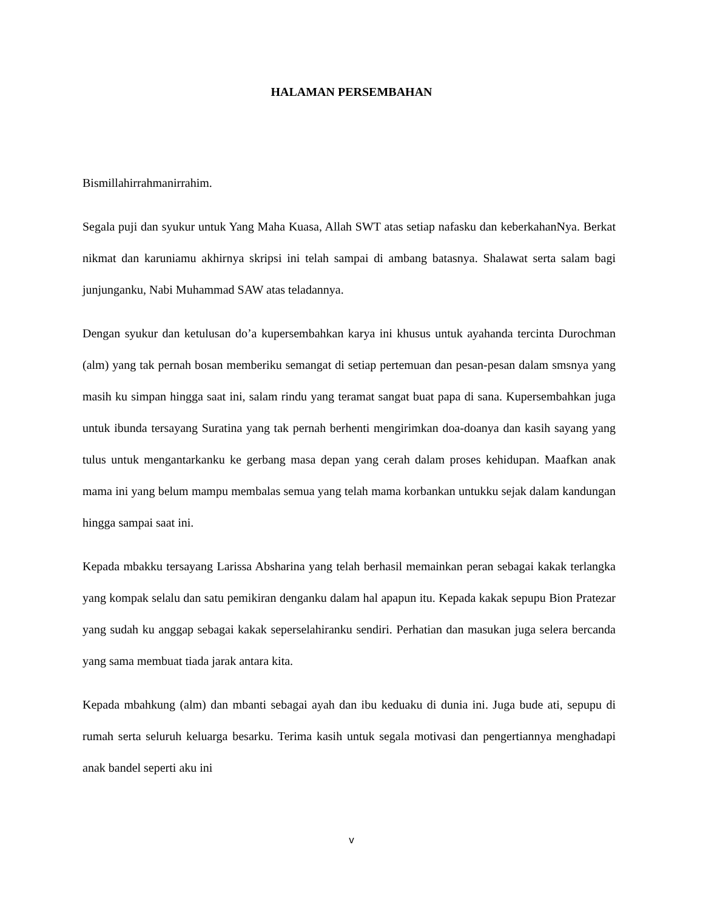HALAMAN PERSEMBAHAN
Bismillahirrahmanirrahim.
Segala puji dan syukur untuk Yang Maha Kuasa, Allah SWT atas setiap nafasku dan keberkahanNya. Berkat nikmat dan karuniamu akhirnya skripsi ini telah sampai di ambang batasnya. Shalawat serta salam bagi junjunganku, Nabi Muhammad SAW atas teladannya.
Dengan syukur dan ketulusan do’a kupersembahkan karya ini khusus untuk ayahanda tercinta Durochman (alm) yang tak pernah bosan memberiku semangat di setiap pertemuan dan pesan-pesan dalam smsnya yang masih ku simpan hingga saat ini, salam rindu yang teramat sangat buat papa di sana. Kupersembahkan juga untuk ibunda tersayang Suratina yang tak pernah berhenti mengirimkan doa-doanya dan kasih sayang yang tulus untuk mengantarkanku ke gerbang masa depan yang cerah dalam proses kehidupan. Maafkan anak mama ini yang belum mampu membalas semua yang telah mama korbankan untukku sejak dalam kandungan hingga sampai saat ini.
Kepada mbakku tersayang Larissa Absharina yang telah berhasil memainkan peran sebagai kakak terlangka yang kompak selalu dan satu pemikiran denganku dalam hal apapun itu. Kepada kakak sepupu Bion Pratezar yang sudah ku anggap sebagai kakak seperselahiranku sendiri. Perhatian dan masukan juga selera bercanda yang sama membuat tiada jarak antara kita.
Kepada mbahkung (alm) dan mbanti sebagai ayah dan ibu keduaku di dunia ini. Juga bude ati, sepupu di rumah serta seluruh keluarga besarku. Terima kasih untuk segala motivasi dan pengertiannya menghadapi anak bandel seperti aku ini
v